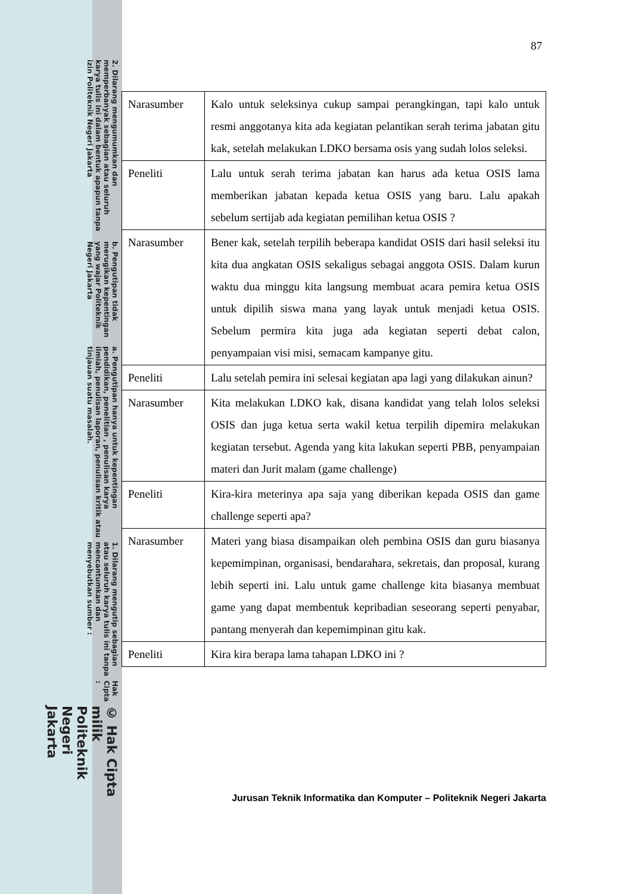© Hak Cipta milik Politeknik Negeri Jakarta
Hak Cipta :
1. Dilarang mengutip sebagian atau seluruh karya tulis ini tanpa mencantumkan dan menyebutkan sumber :
a. Pengutipan hanya untuk kepentingan pendidikan, penelitian , penulisan karya ilmiah, penulisan laporan, penulisan kritik atau tinjauan suatu masalah.
b. Pengutipan tidak merugikan kepentingan yang wajar Politeknik Negeri Jakarta
2. Dilarang mengumumkan dan memperbanyak sebagian atau seluruh karya tulis ini dalam bentuk apapun tanpa izin Politeknik Negeri Jakarta
87
| Narasumber | Kalo untuk seleksinya cukup sampai perangkingan, tapi kalo untuk resmi anggotanya kita ada kegiatan pelantikan serah terima jabatan gitu kak, setelah melakukan LDKO bersama osis yang sudah lolos seleksi. |
| Peneliti | Lalu untuk serah terima jabatan kan harus ada ketua OSIS lama memberikan jabatan kepada ketua OSIS yang baru. Lalu apakah sebelum sertijab ada kegiatan pemilihan ketua OSIS ? |
| Narasumber | Bener kak, setelah terpilih beberapa kandidat OSIS dari hasil seleksi itu kita dua angkatan OSIS sekaligus sebagai anggota OSIS. Dalam kurun waktu dua minggu kita langsung membuat acara pemira ketua OSIS untuk dipilih siswa mana yang layak untuk menjadi ketua OSIS. Sebelum permira kita juga ada kegiatan seperti debat calon, penyampaian visi misi, semacam kampanye gitu. |
| Peneliti | Lalu setelah pemira ini selesai kegiatan apa lagi yang dilakukan ainun? |
| Narasumber | Kita melakukan LDKO kak, disana kandidat yang telah lolos seleksi OSIS dan juga ketua serta wakil ketua terpilih dipemira melakukan kegiatan tersebut. Agenda yang kita lakukan seperti PBB, penyampaian materi dan Jurit malam (game challenge) |
| Peneliti | Kira-kira meterinya apa saja yang diberikan kepada OSIS dan game challenge seperti apa? |
| Narasumber | Materi yang biasa disampaikan oleh pembina OSIS dan guru biasanya kepemimpinan, organisasi, bendarahara, sekretais, dan proposal, kurang lebih seperti ini. Lalu untuk game challenge kita biasanya membuat game yang dapat membentuk kepribadian seseorang seperti penyabar, pantang menyerah dan kepemimpinan gitu kak. |
| Peneliti | Kira kira berapa lama tahapan LDKO ini ? |
Jurusan Teknik Informatika dan Komputer – Politeknik Negeri Jakarta